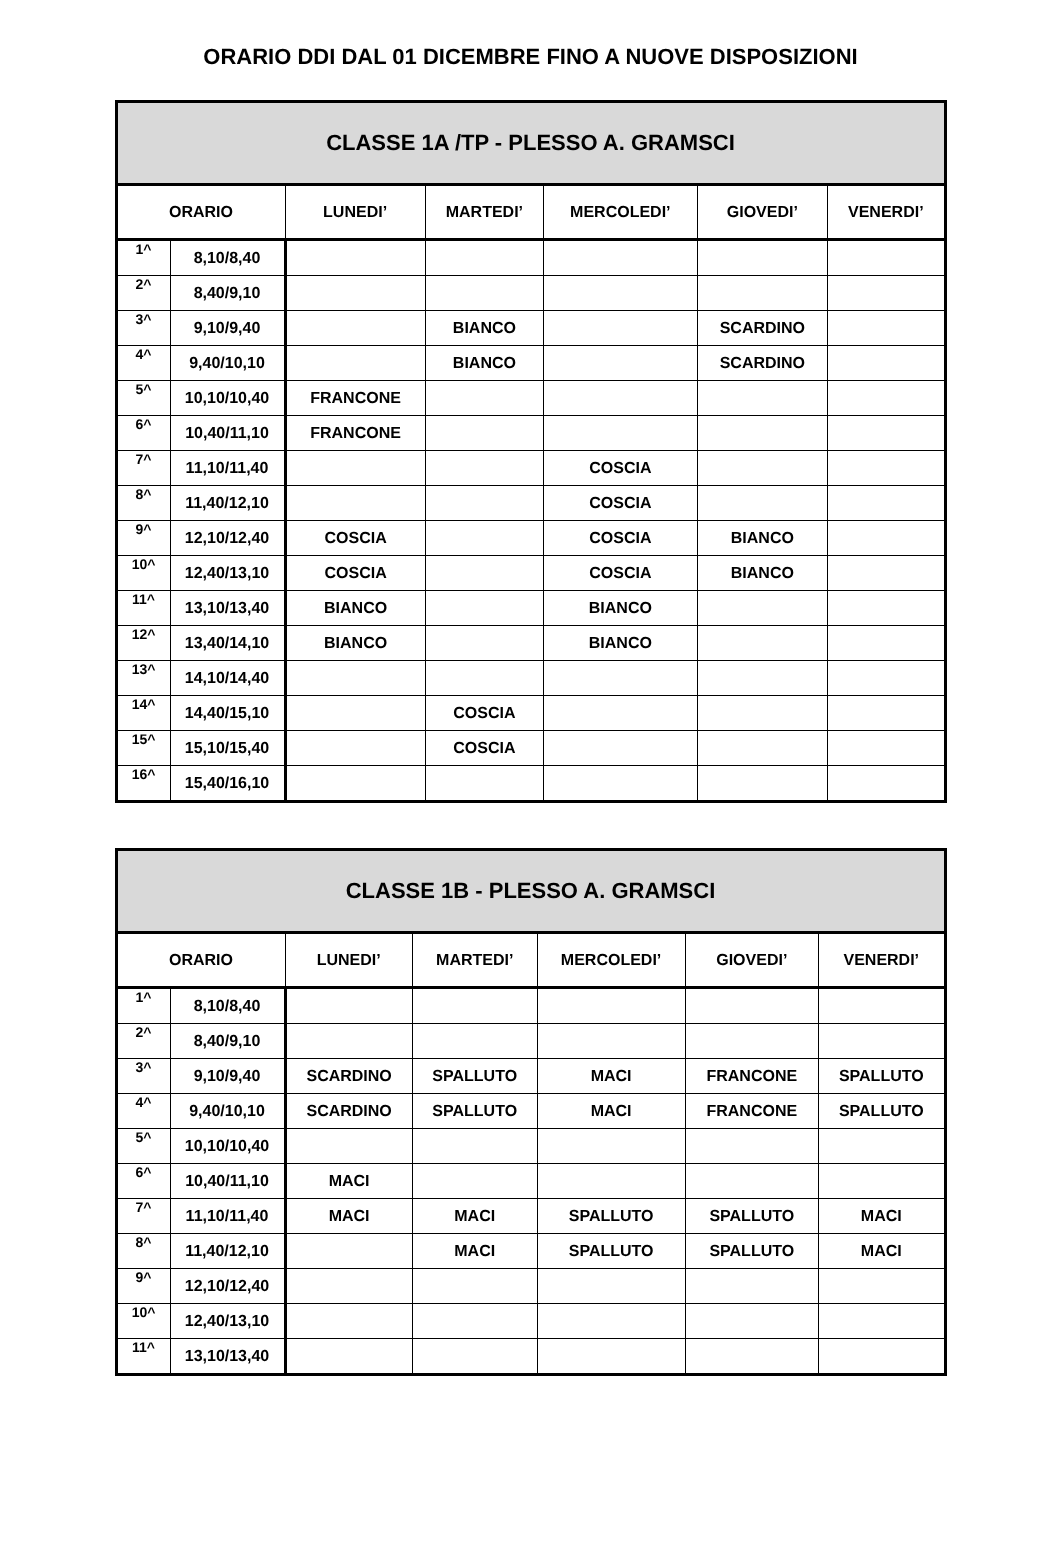ORARIO DDI DAL 01 DICEMBRE FINO A NUOVE DISPOSIZIONI
| CLASSE 1A /TP - PLESSO A. GRAMSCI | | | | | | |
| --- | --- | --- | --- | --- | --- | --- |
| ORARIO | | LUNEDI’ | MARTEDI’ | MERCOLEDI’ | GIOVEDI’ | VENERDI’ |
| 1^ | 8,10/8,40 | | | | | |
| 2^ | 8,40/9,10 | | | | | |
| 3^ | 9,10/9,40 | | BIANCO | | SCARDINO | |
| 4^ | 9,40/10,10 | | BIANCO | | SCARDINO | |
| 5^ | 10,10/10,40 | FRANCONE | | | | |
| 6^ | 10,40/11,10 | FRANCONE | | | | |
| 7^ | 11,10/11,40 | | | COSCIA | | |
| 8^ | 11,40/12,10 | | | COSCIA | | |
| 9^ | 12,10/12,40 | COSCIA | | COSCIA | BIANCO | |
| 10^ | 12,40/13,10 | COSCIA | | COSCIA | BIANCO | |
| 11^ | 13,10/13,40 | BIANCO | | BIANCO | | |
| 12^ | 13,40/14,10 | BIANCO | | BIANCO | | |
| 13^ | 14,10/14,40 | | | | | |
| 14^ | 14,40/15,10 | | COSCIA | | | |
| 15^ | 15,10/15,40 | | COSCIA | | | |
| 16^ | 15,40/16,10 | | | | | |
| CLASSE 1B - PLESSO A. GRAMSCI | | | | | | |
| --- | --- | --- | --- | --- | --- | --- |
| ORARIO | | LUNEDI’ | MARTEDI’ | MERCOLEDI’ | GIOVEDI’ | VENERDI’ |
| 1^ | 8,10/8,40 | | | | | |
| 2^ | 8,40/9,10 | | | | | |
| 3^ | 9,10/9,40 | SCARDINO | SPALLUTO | MACI | FRANCONE | SPALLUTO |
| 4^ | 9,40/10,10 | SCARDINO | SPALLUTO | MACI | FRANCONE | SPALLUTO |
| 5^ | 10,10/10,40 | | | | | |
| 6^ | 10,40/11,10 | MACI | | | | |
| 7^ | 11,10/11,40 | MACI | MACI | SPALLUTO | SPALLUTO | MACI |
| 8^ | 11,40/12,10 | | MACI | SPALLUTO | SPALLUTO | MACI |
| 9^ | 12,10/12,40 | | | | | |
| 10^ | 12,40/13,10 | | | | | |
| 11^ | 13,10/13,40 | | | | | |